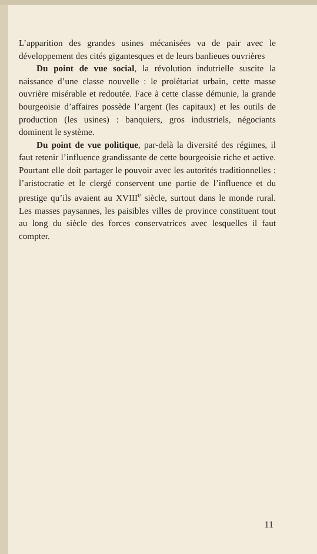L’apparition des grandes usines mécanisées va de pair avec le développement des cités gigantesques et de leurs banlieues ouvrières
Du point de vue social, la révolution indutrielle suscite la naissance d’une classe nouvelle : le prolétariat urbain, cette masse ouvrière misérable et redoutée. Face à cette classe démunie, la grande bourgeoisie d’affaires possède l’argent (les capitaux) et les outils de production (les usines) : banquiers, gros industriels, négociants dominent le système.
Du point de vue politique, par-delà la diversité des régimes, il faut retenir l’influence grandissante de cette bourgeoisie riche et active. Pourtant elle doit partager le pouvoir avec les autorités traditionnelles : l’aristocratie et le clergé conservent une partie de l’influence et du prestige qu’ils avaient au XVIII<sup>e</sup> siècle, surtout dans le monde rural. Les masses paysannes, les paisibles villes de province constituent tout au long du siècle des forces conservatrices avec lesquelles il faut compter.
11